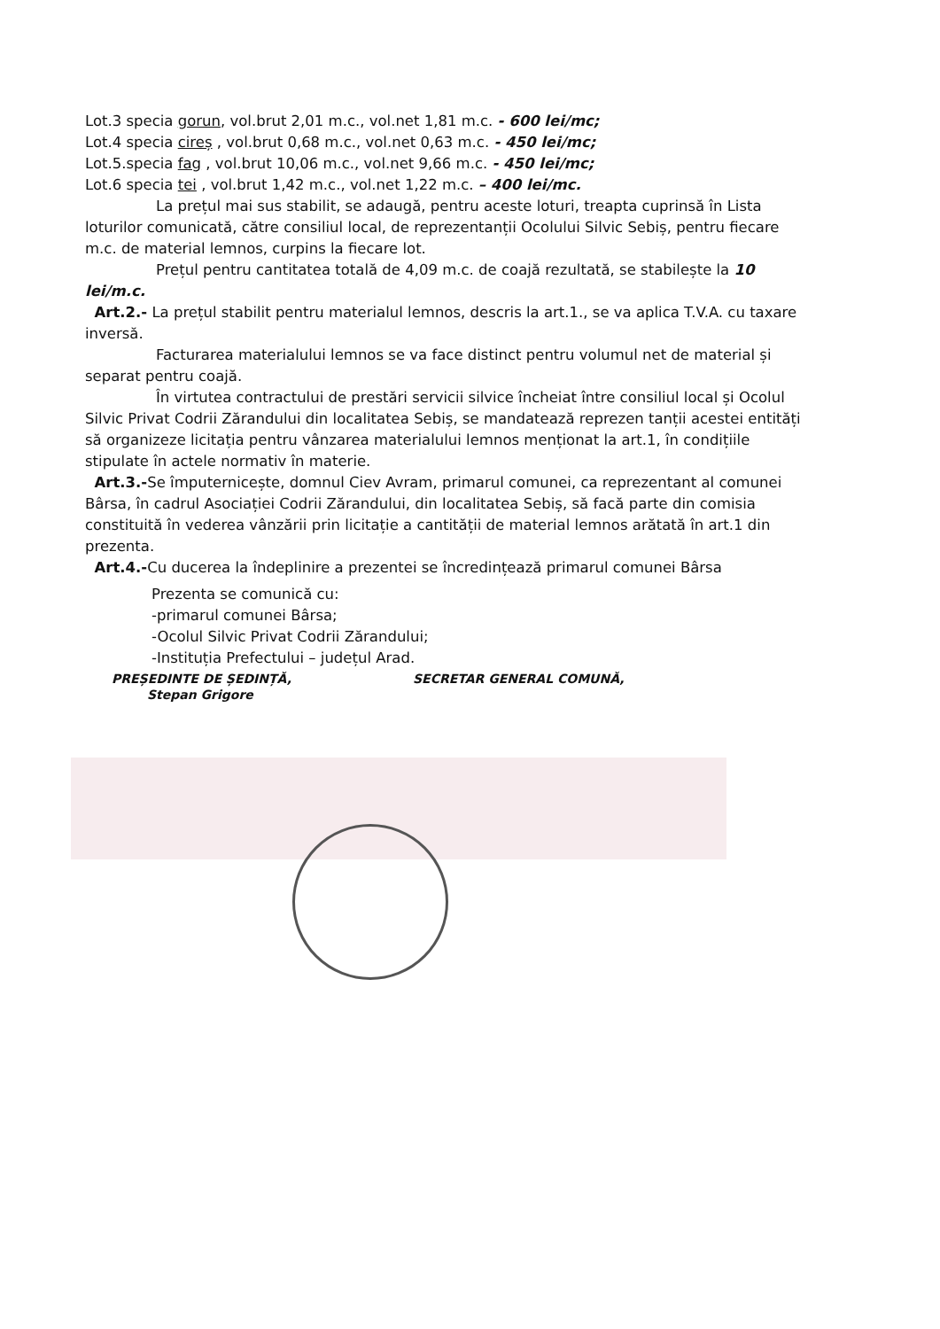Lot.3 specia gorun, vol.brut 2,01 m.c., vol.net 1,81 m.c. - 600 lei/mc;
Lot.4 specia cireș , vol.brut 0,68 m.c., vol.net 0,63 m.c. - 450 lei/mc;
Lot.5.specia fag , vol.brut 10,06 m.c., vol.net 9,66 m.c. - 450 lei/mc;
Lot.6 specia tei , vol.brut 1,42 m.c., vol.net 1,22 m.c. – 400 lei/mc.
La prețul mai sus stabilit, se adaugă, pentru aceste loturi, treapta cuprinsă în Lista loturilor comunicată, către consiliul local, de reprezentanții Ocolului Silvic Sebiș, pentru fiecare m.c. de material lemnos, curpins la fiecare lot.
Prețul pentru cantitatea totală de 4,09 m.c. de coajă rezultată, se stabilește la 10 lei/m.c.
Art.2.- La prețul stabilit pentru materialul lemnos, descris la art.1., se va aplica T.V.A. cu taxare inversă.
Facturarea materialului lemnos se va face distinct pentru volumul net de material și separat pentru coajă.
În virtutea contractului de prestări servicii silvice încheiat între consiliul local și Ocolul Silvic Privat Codrii Zărandului din localitatea Sebiș, se mandatează reprezen tanții acestei entități să organizeze licitația pentru vânzarea materialului lemnos menționat la art.1, în condițiile stipulate în actele normativ în materie.
Art.3.-Se împuternicește, domnul Ciev Avram, primarul comunei, ca reprezentant al comunei Bârsa, în cadrul Asociației Codrii Zărandului, din localitatea Sebiș, să facă parte din comisia constituită în vederea vânzării prin licitație a cantității de material lemnos arătată în art.1 din prezenta.
Art.4.-Cu ducerea la îndeplinire a prezentei se încredințează primarul comunei Bârsa
Prezenta se comunică cu:
-primarul comunei Bârsa;
-Ocolul Silvic Privat Codrii Zărandului;
-Instituția Prefectului – județul Arad.
PREȘEDINTE DE ȘEDINȚĂ,
Stepan Grigore
SECRETAR GENERAL COMUNĂ,